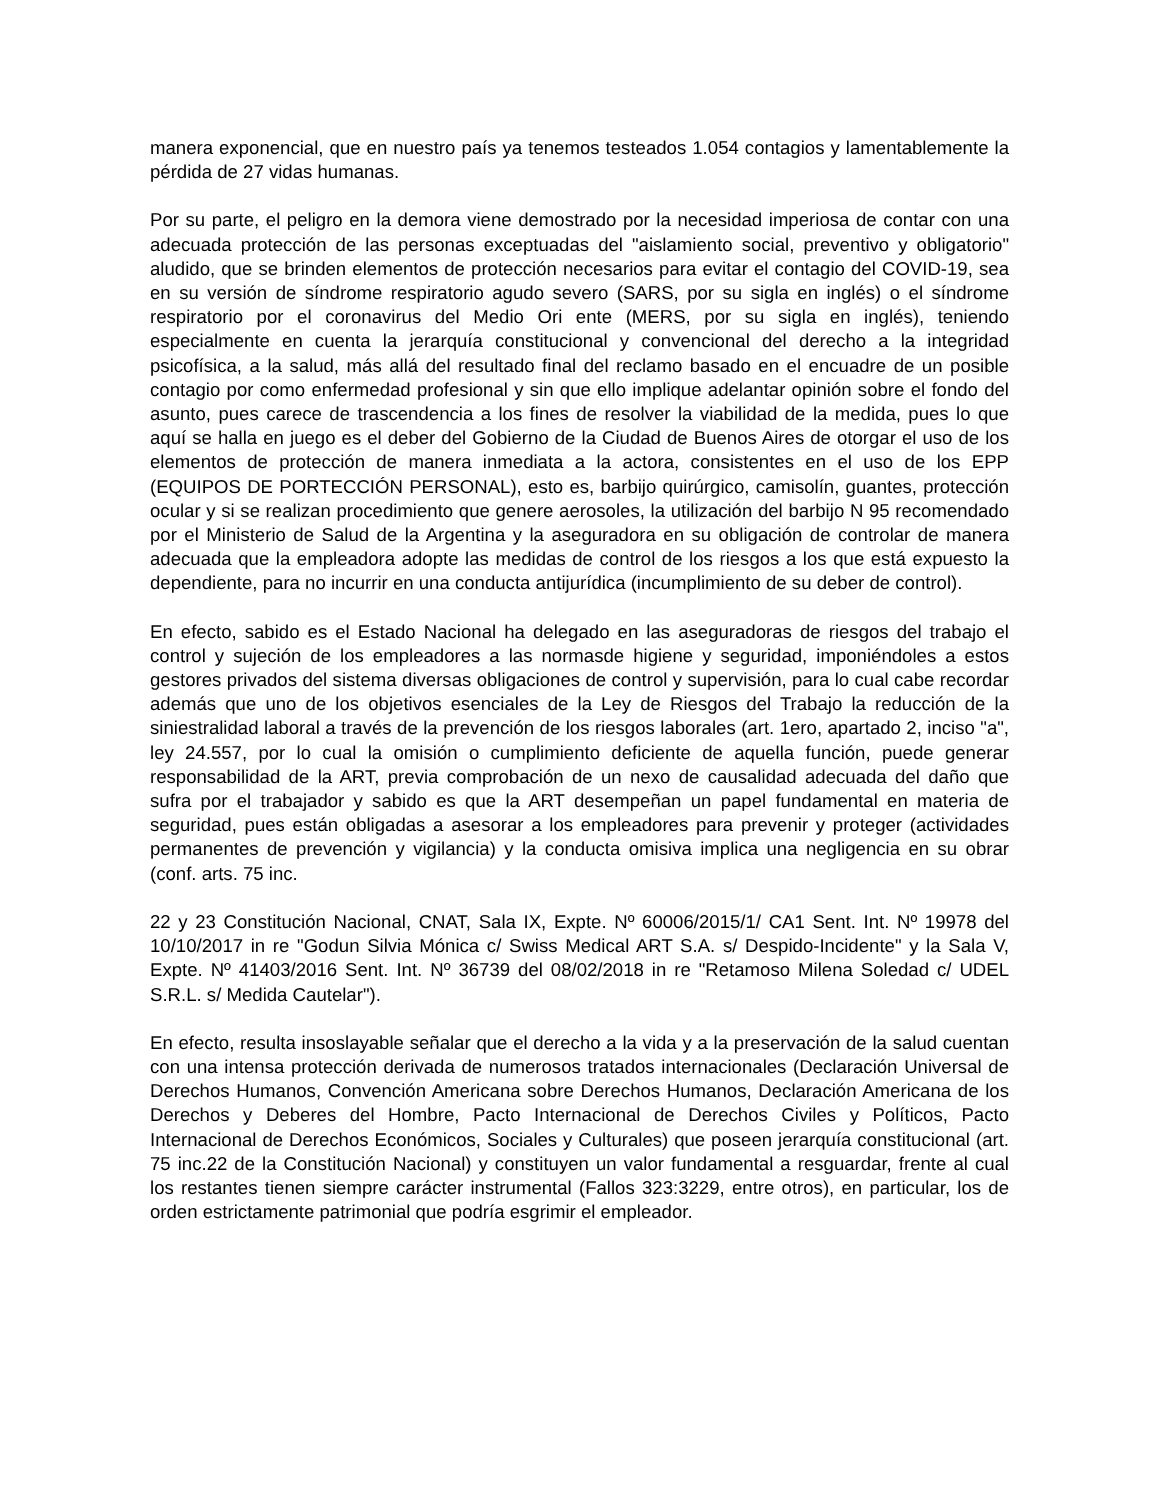manera exponencial, que en nuestro país ya tenemos testeados 1.054 contagios y lamentablemente la pérdida de 27 vidas humanas.
Por su parte, el peligro en la demora viene demostrado por la necesidad imperiosa de contar con una adecuada protección de las personas exceptuadas del "aislamiento social, preventivo y obligatorio" aludido, que se brinden elementos de protección necesarios para evitar el contagio del COVID-19, sea en su versión de síndrome respiratorio agudo severo (SARS, por su sigla en inglés) o el síndrome respiratorio por el coronavirus del Medio Ori ente (MERS, por su sigla en inglés), teniendo especialmente en cuenta la jerarquía constitucional y convencional del derecho a la integridad psicofísica, a la salud, más allá del resultado final del reclamo basado en el encuadre de un posible contagio por como enfermedad profesional y sin que ello implique adelantar opinión sobre el fondo del asunto, pues carece de trascendencia a los fines de resolver la viabilidad de la medida, pues lo que aquí se halla en juego es el deber del Gobierno de la Ciudad de Buenos Aires de otorgar el uso de los elementos de protección de manera inmediata a la actora, consistentes en el uso de los EPP (EQUIPOS DE PORTECCIÓN PERSONAL), esto es, barbijo quirúrgico, camisolín, guantes, protección ocular y si se realizan procedimiento que genere aerosoles, la utilización del barbijo N 95 recomendado por el Ministerio de Salud de la Argentina y la aseguradora en su obligación de controlar de manera adecuada que la empleadora adopte las medidas de control de los riesgos a los que está expuesto la dependiente, para no incurrir en una conducta antijurídica (incumplimiento de su deber de control).
En efecto, sabido es el Estado Nacional ha delegado en las aseguradoras de riesgos del trabajo el control y sujeción de los empleadores a las normasde higiene y seguridad, imponiéndoles a estos gestores privados del sistema diversas obligaciones de control y supervisión, para lo cual cabe recordar además que uno de los objetivos esenciales de la Ley de Riesgos del Trabajo la reducción de la siniestralidad laboral a través de la prevención de los riesgos laborales (art. 1ero, apartado 2, inciso "a", ley 24.557, por lo cual la omisión o cumplimiento deficiente de aquella función, puede generar responsabilidad de la ART, previa comprobación de un nexo de causalidad adecuada del daño que sufra por el trabajador y sabido es que la ART desempeñan un papel fundamental en materia de seguridad, pues están obligadas a asesorar a los empleadores para prevenir y proteger (actividades permanentes de prevención y vigilancia) y la conducta omisiva implica una negligencia en su obrar (conf. arts. 75 inc.
22 y 23 Constitución Nacional, CNAT, Sala IX, Expte. Nº 60006/2015/1/ CA1 Sent. Int. Nº 19978 del 10/10/2017 in re "Godun Silvia Mónica c/ Swiss Medical ART S.A. s/ Despido-Incidente" y la Sala V, Expte. Nº 41403/2016 Sent. Int. Nº 36739 del 08/02/2018 in re "Retamoso Milena Soledad c/ UDEL S.R.L. s/ Medida Cautelar").
En efecto, resulta insoslayable señalar que el derecho a la vida y a la preservación de la salud cuentan con una intensa protección derivada de numerosos tratados internacionales (Declaración Universal de Derechos Humanos, Convención Americana sobre Derechos Humanos, Declaración Americana de los Derechos y Deberes del Hombre, Pacto Internacional de Derechos Civiles y Políticos, Pacto Internacional de Derechos Económicos, Sociales y Culturales) que poseen jerarquía constitucional (art. 75 inc.22 de la Constitución Nacional) y constituyen un valor fundamental a resguardar, frente al cual los restantes tienen siempre carácter instrumental (Fallos 323:3229, entre otros), en particular, los de orden estrictamente patrimonial que podría esgrimir el empleador.